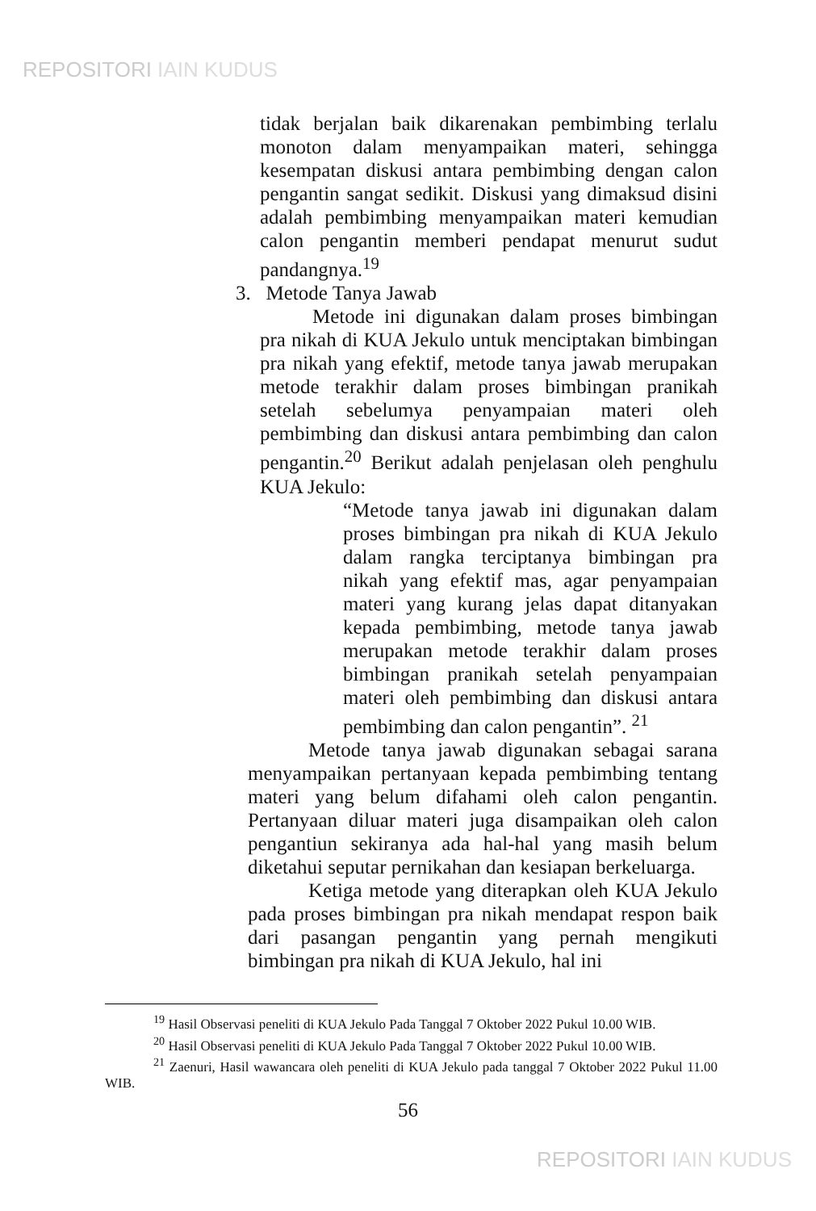REPOSITORI IAIN KUDUS
tidak berjalan baik dikarenakan pembimbing terlalu monoton dalam menyampaikan materi, sehingga kesempatan diskusi antara pembimbing dengan calon pengantin sangat sedikit. Diskusi yang dimaksud disini adalah pembimbing menyampaikan materi kemudian calon pengantin memberi pendapat menurut sudut pandangnya.<sup>19</sup>
3. Metode Tanya Jawab
Metode ini digunakan dalam proses bimbingan pra nikah di KUA Jekulo untuk menciptakan bimbingan pra nikah yang efektif, metode tanya jawab merupakan metode terakhir dalam proses bimbingan pranikah setelah sebelumya penyampaian materi oleh pembimbing dan diskusi antara pembimbing dan calon pengantin.<sup>20</sup> Berikut adalah penjelasan oleh penghulu KUA Jekulo:
“Metode tanya jawab ini digunakan dalam proses bimbingan pra nikah di KUA Jekulo dalam rangka terciptanya bimbingan pra nikah yang efektif mas, agar penyampaian materi yang kurang jelas dapat ditanyakan kepada pembimbing, metode tanya jawab merupakan metode terakhir dalam proses bimbingan pranikah setelah penyampaian materi oleh pembimbing dan diskusi antara pembimbing dan calon pengantin”. <sup>21</sup>
Metode tanya jawab digunakan sebagai sarana menyampaikan pertanyaan kepada pembimbing tentang materi yang belum difahami oleh calon pengantin. Pertanyaan diluar materi juga disampaikan oleh calon pengantiun sekiranya ada hal-hal yang masih belum diketahui seputar pernikahan dan kesiapan berkeluarga.
Ketiga metode yang diterapkan oleh KUA Jekulo pada proses bimbingan pra nikah mendapat respon baik dari pasangan pengantin yang pernah mengikuti bimbingan pra nikah di KUA Jekulo, hal ini
<sup>19</sup> Hasil Observasi peneliti di KUA Jekulo Pada Tanggal 7 Oktober 2022 Pukul 10.00 WIB.
<sup>20</sup> Hasil Observasi peneliti di KUA Jekulo Pada Tanggal 7 Oktober 2022 Pukul 10.00 WIB.
<sup>21</sup> Zaenuri, Hasil wawancara oleh peneliti di KUA Jekulo pada tanggal 7 Oktober 2022 Pukul 11.00 WIB.
56
REPOSITORI IAIN KUDUS